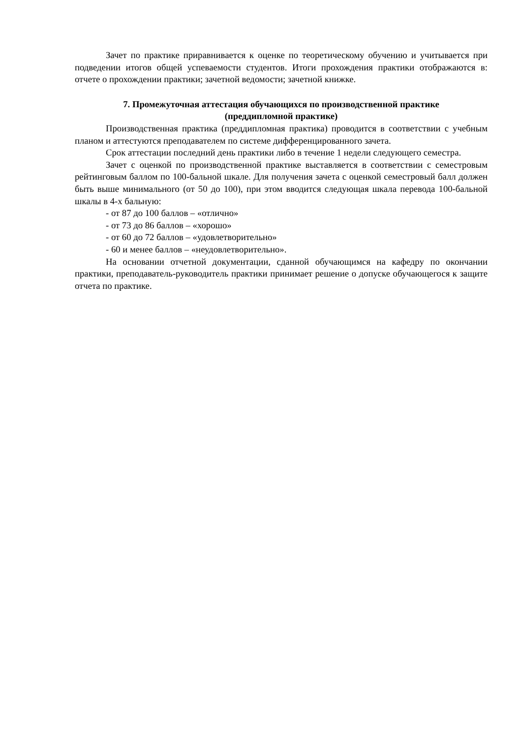Зачет по практике приравнивается к оценке по теоретическому обучению и учитывается при подведении итогов общей успеваемости студентов. Итоги прохождения практики отображаются в: отчете о прохождении практики; зачетной ведомости; зачетной книжке.
7. Промежуточная аттестация обучающихся по производственной практике
(преддипломной практике)
Производственная практика (преддипломная практика) проводится в соответствии с учебным планом и аттестуются преподавателем по системе дифференцированного зачета.
Срок аттестации последний день практики либо в течение 1 недели следующего семестра.
Зачет с оценкой по производственной практике выставляется в соответствии с семестровым рейтинговым баллом по 100-бальной шкале. Для получения зачета с оценкой семестровый балл должен быть выше минимального (от 50 до 100), при этом вводится следующая шкала перевода 100-бальной шкалы в 4-х бальную:
- от 87 до 100 баллов – «отлично»
- от 73 до 86 баллов – «хорошо»
- от 60 до 72 баллов – «удовлетворительно»
- 60 и менее баллов – «неудовлетворительно».
На основании отчетной документации, сданной обучающимся на кафедру по окончании практики, преподаватель-руководитель практики принимает решение о допуске обучающегося к защите отчета по практике.